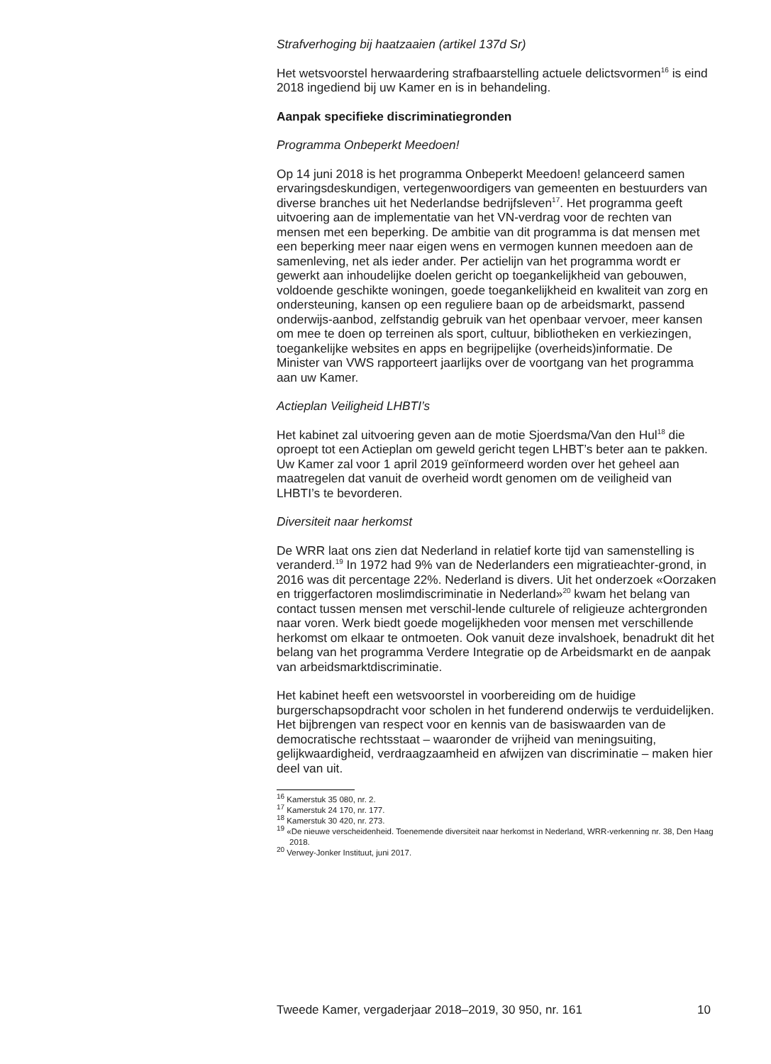Strafverhoging bij haatzaaien (artikel 137d Sr)
Het wetsvoorstel herwaardering strafbaarstelling actuele delictsvormen<sup>16</sup> is eind 2018 ingediend bij uw Kamer en is in behandeling.
Aanpak specifieke discriminatiegronden
Programma Onbeperkt Meedoen!
Op 14 juni 2018 is het programma Onbeperkt Meedoen! gelanceerd samen ervaringsdeskundigen, vertegenwoordigers van gemeenten en bestuurders van diverse branches uit het Nederlandse bedrijfsleven<sup>17</sup>. Het programma geeft uitvoering aan de implementatie van het VN-verdrag voor de rechten van mensen met een beperking. De ambitie van dit programma is dat mensen met een beperking meer naar eigen wens en vermogen kunnen meedoen aan de samenleving, net als ieder ander. Per actielijn van het programma wordt er gewerkt aan inhoudelijke doelen gericht op toegankelijkheid van gebouwen, voldoende geschikte woningen, goede toegankelijkheid en kwaliteit van zorg en ondersteuning, kansen op een reguliere baan op de arbeidsmarkt, passend onderwijs-aanbod, zelfstandig gebruik van het openbaar vervoer, meer kansen om mee te doen op terreinen als sport, cultuur, bibliotheken en verkiezingen, toegankelijke websites en apps en begrijpelijke (overheids)informatie. De Minister van VWS rapporteert jaarlijks over de voortgang van het programma aan uw Kamer.
Actieplan Veiligheid LHBTI’s
Het kabinet zal uitvoering geven aan de motie Sjoerdsma/Van den Hul<sup>18</sup> die oproept tot een Actieplan om geweld gericht tegen LHBT’s beter aan te pakken. Uw Kamer zal voor 1 april 2019 geïnformeerd worden over het geheel aan maatregelen dat vanuit de overheid wordt genomen om de veiligheid van LHBTI’s te bevorderen.
Diversiteit naar herkomst
De WRR laat ons zien dat Nederland in relatief korte tijd van samenstelling is veranderd.<sup>19</sup> In 1972 had 9% van de Nederlanders een migratieachter-grond, in 2016 was dit percentage 22%. Nederland is divers. Uit het onderzoek «Oorzaken en triggerfactoren moslimdiscriminatie in Nederland»<sup>20</sup> kwam het belang van contact tussen mensen met verschil-lende culturele of religieuze achtergronden naar voren. Werk biedt goede mogelijkheden voor mensen met verschillende herkomst om elkaar te ontmoeten. Ook vanuit deze invalshoek, benadrukt dit het belang van het programma Verdere Integratie op de Arbeidsmarkt en de aanpak van arbeidsmarktdiscriminatie.
Het kabinet heeft een wetsvoorstel in voorbereiding om de huidige burgerschapsopdracht voor scholen in het funderend onderwijs te verduidelijken. Het bijbrengen van respect voor en kennis van de basiswaarden van de democratische rechtsstaat – waaronder de vrijheid van meningsuiting, gelijkwaardigheid, verdraagzaamheid en afwijzen van discriminatie – maken hier deel van uit.
<sup>16</sup> Kamerstuk 35 080, nr. 2.
<sup>17</sup> Kamerstuk 24 170, nr. 177.
<sup>18</sup> Kamerstuk 30 420, nr. 273.
<sup>19</sup> «De nieuwe verscheidenheid. Toenemende diversiteit naar herkomst in Nederland, WRR-verkenning nr. 38, Den Haag 2018.
<sup>20</sup> Verwey-Jonker Instituut, juni 2017.
Tweede Kamer, vergaderjaar 2018–2019, 30 950, nr. 161 10